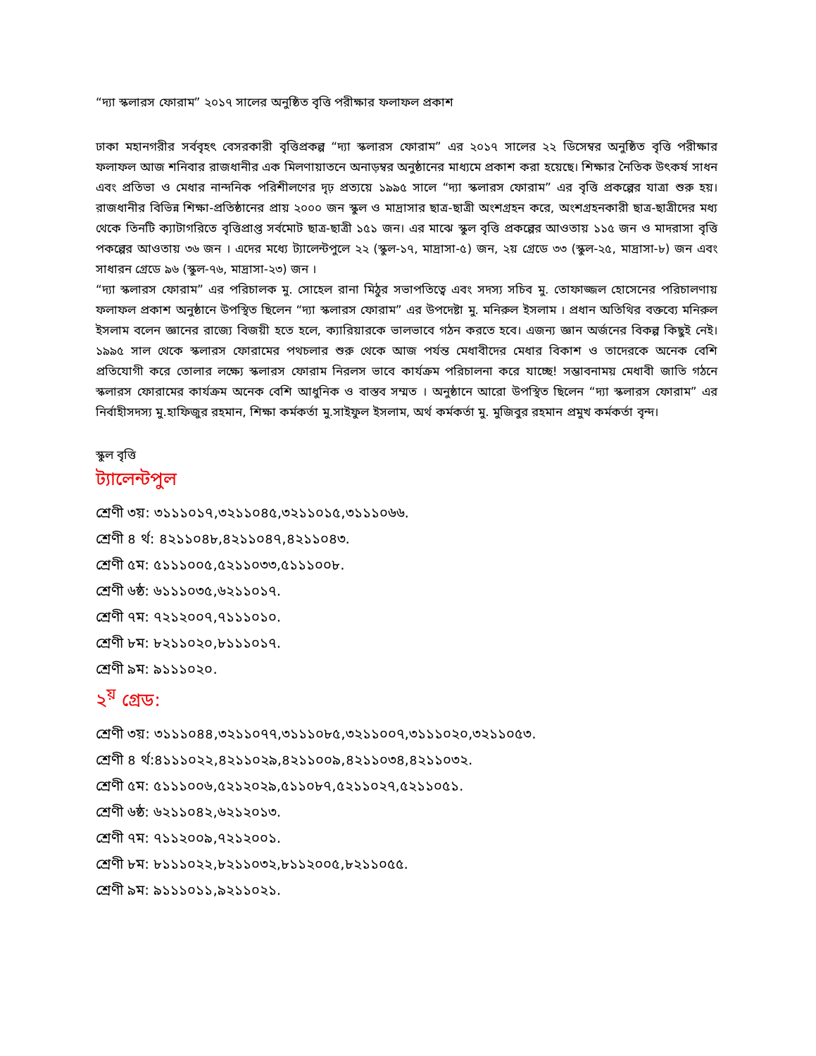“দ্যা স্কলারস ফোরাম” ২০১৭ সালের অনুষ্ঠিত বৃত্তি পরীক্ষার ফলাফল প্রকাশ
ঢাকা মহানগরীর সর্ববৃহৎ বেসরকারী বৃত্তিপ্রকল্প “দ্যা স্কলারস ফোরাম” এর ২০১৭ সালের ২২ ডিসেম্বর অনুষ্ঠিত বৃত্তি পরীক্ষার ফলাফল আজ শনিবার রাজধানীর এক মিলণায়াতনে অনাড়ম্বর অনুষ্ঠানের মাধ্যমে প্রকাশ করা হয়েছে। শিক্ষার নৈতিক উৎকর্ষ সাধন এবং প্রতিভা ও মেধার নান্দনিক পরিশীলণের দৃঢ় প্রত্যয়ে ১৯৯৫ সালে “দ্যা স্কলারস ফোরাম” এর বৃত্তি প্রকল্পের যাত্রা শুরু হয়। রাজধানীর বিভিন্ন শিক্ষা-প্রতিষ্ঠানের প্রায় ২০০০ জন স্কুল ও মাদ্রাসার ছাত্র-ছাত্রী অংশগ্রহন করে, অংশগ্রহনকারী ছাত্র-ছাত্রীদের মধ্য থেকে তিনটি ক্যাটাগরিতে বৃত্তিপ্রাপ্ত সর্বমোট ছাত্র-ছাত্রী ১৫১ জন। এর মাঝে স্কুল বৃত্তি প্রকল্পের আওতায় ১১৫ জন ও মাদরাসা বৃত্তি পকল্পের আওতায় ৩৬ জন । এদের মধ্যে ট্যালেন্টপুলে ২২ (স্কুল-১৭, মাদ্রাসা-৫) জন, ২য় গ্রেডে ৩৩ (স্কুল-২৫, মাদ্রাসা-৮) জন এবং সাধারন গ্রেডে ৯৬ (স্কুল-৭৬, মাদ্রাসা-২৩) জন ।
“দ্যা স্কলারস ফোরাম” এর পরিচালক মু. সোহেল রানা মিঠুর সভাপতিত্বে এবং সদস্য সচিব মু. তোফাজ্জল হোসেনের পরিচালণায় ফলাফল প্রকাশ অনুষ্ঠানে উপস্থিত ছিলেন “দ্যা স্কলারস ফোরাম” এর উপদেষ্টা মু. মনিরুল ইসলাম । প্রধান অতিথির বক্তব্যে মনিরুল ইসলাম বলেন জ্ঞানের রাজ্যে বিজয়ী হতে হলে, ক্যারিয়ারকে ভালভাবে গঠন করতে হবে। এজন্য জ্ঞান অর্জনের বিকল্প কিছুই নেই। ১৯৯৫ সাল থেকে স্কলারস ফোরামের পথচলার শুরু থেকে আজ পর্যন্ত মেধাবীদের মেধার বিকাশ ও তাদেরকে অনেক বেশি প্রতিযোগী করে তোলার লক্ষ্যে স্কলারস ফোরাম নিরলস ভাবে কার্যক্রম পরিচালনা করে যাচ্ছে! সম্ভাবনাময় মেধাবী জাতি গঠনে স্কলারস ফোরামের কার্যক্রম অনেক বেশি আধুনিক ও বাস্তব সম্মত । অনুষ্ঠানে আরো উপস্থিত ছিলেন “দ্যা স্কলারস ফোরাম” এর নির্বাহীসদস্য মু.হাফিজুর রহমান, শিক্ষা কর্মকর্তা মু.সাইফুল ইসলাম, অর্থ কর্মকর্তা মু. মুজিবুর রহমান প্রমুখ কর্মকর্তা বৃন্দ।
স্কুল বৃত্তি
ট্যালেন্টপুল
শ্রেণী ৩য়: ৩১১১০১৭,৩২১১০৪৫,৩২১১০১৫,৩১১১০৬৬.
শ্রেণী ৪ র্থ: ৪২১১০৪৮,৪২১১০৪৭,৪২১১০৪৩.
শ্রেণী ৫ম: ৫১১১০০৫,৫২১১০৩৩,৫১১১০০৮.
শ্রেণী ৬ষ্ঠ: ৬১১১০৩৫,৬২১১০১৭.
শ্রেণী ৭ম: ৭২১২০০৭,৭১১১০১০.
শ্রেণী ৮ম: ৮২১১০২০,৮১১১০১৭.
শ্রেণী ৯ম: ৯১১১০২০.
২<sup>য়</sup> গ্রেড:
শ্রেণী ৩য়: ৩১১১০৪৪,৩২১১০৭৭,৩১১১০৮৫,৩২১১০০৭,৩১১১০২০,৩২১১০৫৩.
শ্রেণী ৪ র্থ:৪১১১০২২,৪২১১০২৯,৪২১১০০৯,৪২১১০৩৪,৪২১১০৩২.
শ্রেণী ৫ম: ৫১১১০০৬,৫২১২০২৯,৫১১০৮৭,৫২১১০২৭,৫২১১০৫১.
শ্রেণী ৬ষ্ঠ: ৬২১১০৪২,৬২১২০১৩.
শ্রেণী ৭ম: ৭১১২০০৯,৭২১২০০১.
শ্রেণী ৮ম: ৮১১১০২২,৮২১১০৩২,৮১১২০০৫,৮২১১০৫৫.
শ্রেণী ৯ম: ৯১১১০১১,৯২১১০২১.